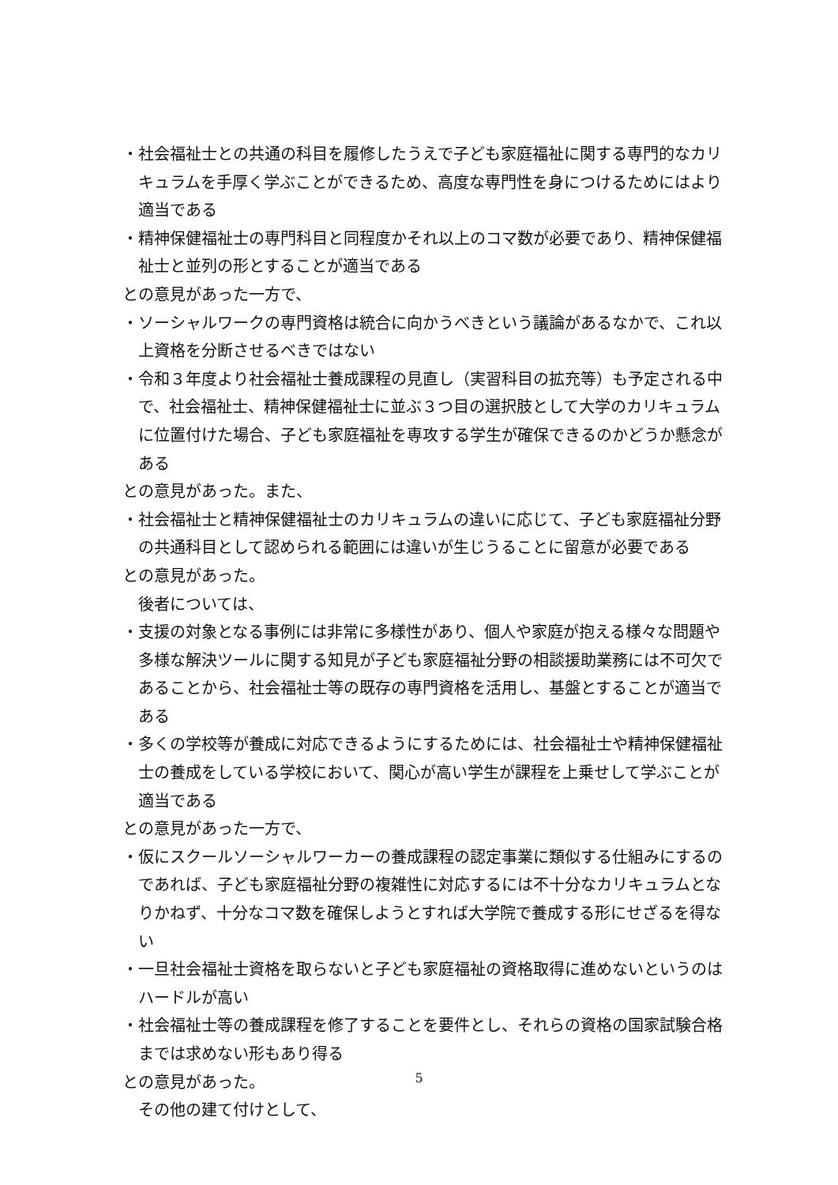・社会福祉士との共通の科目を履修したうえで子ども家庭福祉に関する専門的なカリキュラムを手厚く学ぶことができるため、高度な専門性を身につけるためにはより適当である
・精神保健福祉士の専門科目と同程度かそれ以上のコマ数が必要であり、精神保健福祉士と並列の形とすることが適当である
との意見があった一方で、
・ソーシャルワークの専門資格は統合に向かうべきという議論があるなかで、これ以上資格を分断させるべきではない
・令和３年度より社会福祉士養成課程の見直し（実習科目の拡充等）も予定される中で、社会福祉士、精神保健福祉士に並ぶ３つ目の選択肢として大学のカリキュラムに位置付けた場合、子ども家庭福祉を専攻する学生が確保できるのかどうか懸念がある
との意見があった。また、
・社会福祉士と精神保健福祉士のカリキュラムの違いに応じて、子ども家庭福祉分野の共通科目として認められる範囲には違いが生じうることに留意が必要である
との意見があった。
後者については、
・支援の対象となる事例には非常に多様性があり、個人や家庭が抱える様々な問題や多様な解決ツールに関する知見が子ども家庭福祉分野の相談援助業務には不可欠であることから、社会福祉士等の既存の専門資格を活用し、基盤とすることが適当である
・多くの学校等が養成に対応できるようにするためには、社会福祉士や精神保健福祉士の養成をしている学校において、関心が高い学生が課程を上乗せして学ぶことが適当である
との意見があった一方で、
・仮にスクールソーシャルワーカーの養成課程の認定事業に類似する仕組みにするのであれば、子ども家庭福祉分野の複雑性に対応するには不十分なカリキュラムとなりかねず、十分なコマ数を確保しようとすれば大学院で養成する形にせざるを得ない
・一旦社会福祉士資格を取らないと子ども家庭福祉の資格取得に進めないというのはハードルが高い
・社会福祉士等の養成課程を修了することを要件とし、それらの資格の国家試験合格までは求めない形もあり得る
との意見があった。
その他の建て付けとして、
5